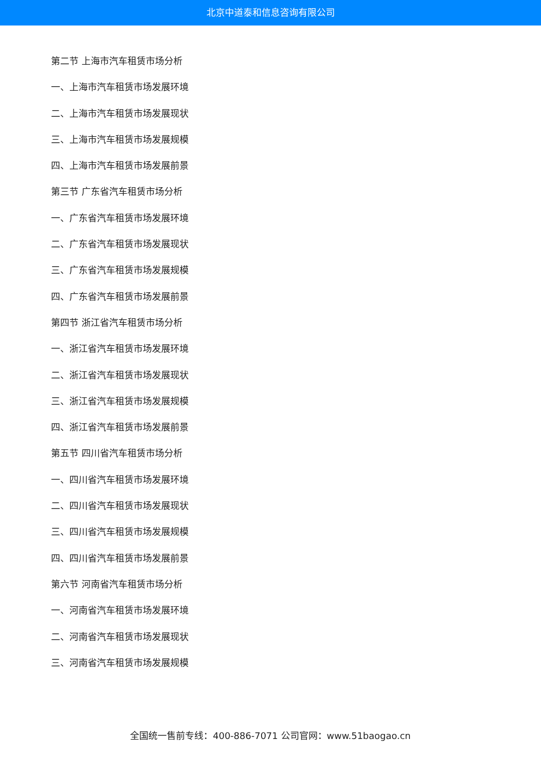北京中道泰和信息咨询有限公司
第二节 上海市汽车租赁市场分析
一、上海市汽车租赁市场发展环境
二、上海市汽车租赁市场发展现状
三、上海市汽车租赁市场发展规模
四、上海市汽车租赁市场发展前景
第三节 广东省汽车租赁市场分析
一、广东省汽车租赁市场发展环境
二、广东省汽车租赁市场发展现状
三、广东省汽车租赁市场发展规模
四、广东省汽车租赁市场发展前景
第四节 浙江省汽车租赁市场分析
一、浙江省汽车租赁市场发展环境
二、浙江省汽车租赁市场发展现状
三、浙江省汽车租赁市场发展规模
四、浙江省汽车租赁市场发展前景
第五节 四川省汽车租赁市场分析
一、四川省汽车租赁市场发展环境
二、四川省汽车租赁市场发展现状
三、四川省汽车租赁市场发展规模
四、四川省汽车租赁市场发展前景
第六节 河南省汽车租赁市场分析
一、河南省汽车租赁市场发展环境
二、河南省汽车租赁市场发展现状
三、河南省汽车租赁市场发展规模
全国统一售前专线：400-886-7071 公司官网：www.51baogao.cn